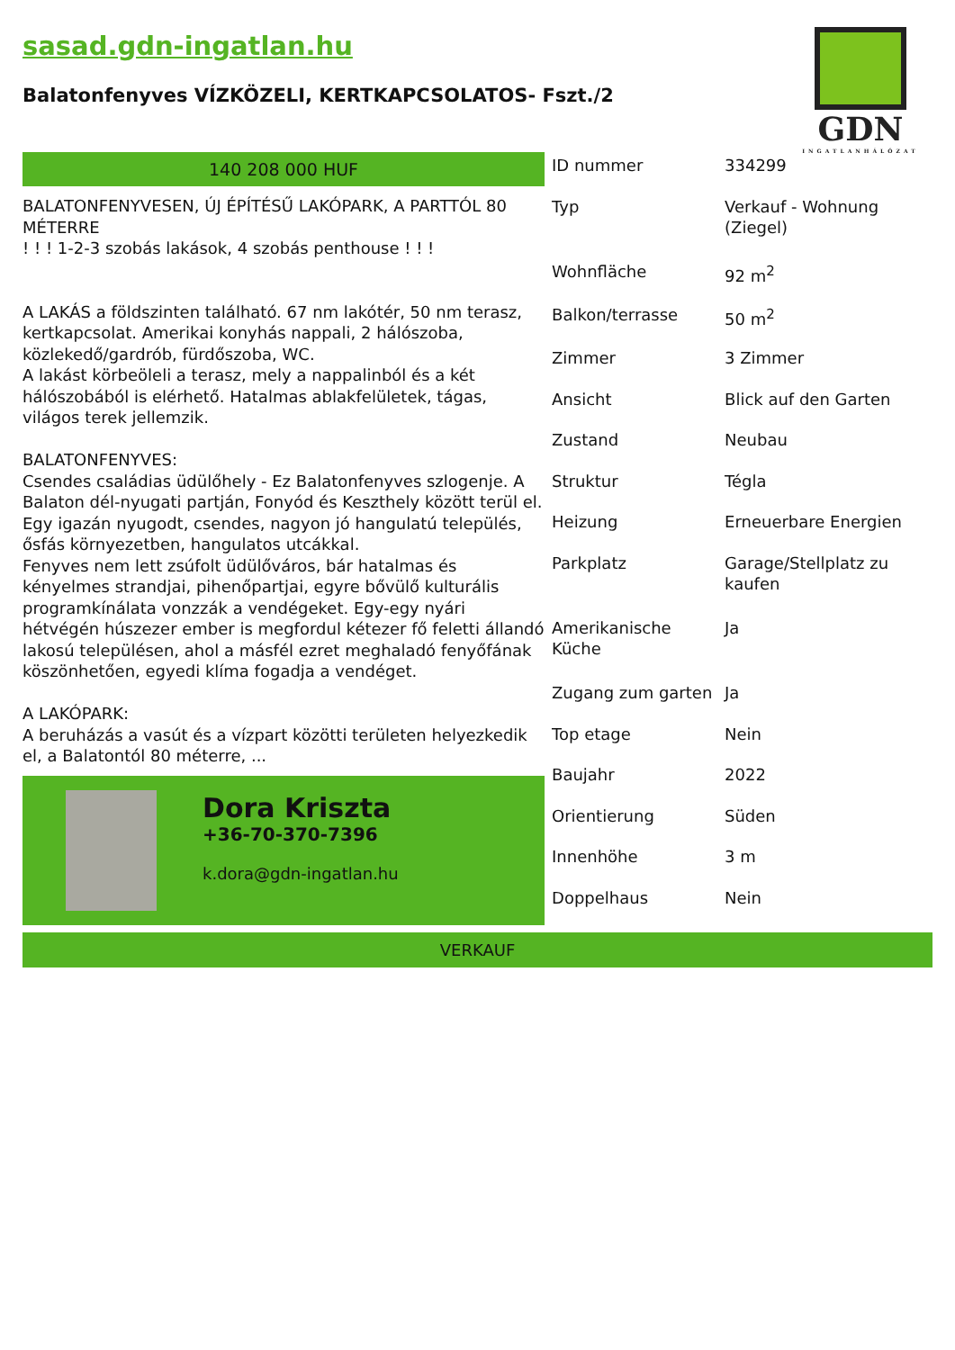sasad.gdn-ingatlan.hu
Balatonfenyves VÍZKÖZELI, KERTKAPCSOLATOS- Fszt./2
GDN
INGATLANHÁLÓZAT
140 208 000 HUF
BALATONFENYVESEN, ÚJ ÉPÍTÉSŰ LAKÓPARK, A PARTTÓL 80 MÉTERRE
! ! ! 1-2-3 szobás lakások, 4 szobás penthouse ! ! !
A LAKÁS a földszinten található. 67 nm lakótér, 50 nm terasz, kertkapcsolat. Amerikai konyhás nappali, 2 hálószoba, közlekedő/gardrób, fürdőszoba, WC.
A lakást körbeöleli a terasz, mely a nappalinból és a két hálószobából is elérhető. Hatalmas ablakfelületek, tágas, világos terek jellemzik.
BALATONFENYVES:
Csendes családias üdülőhely - Ez Balatonfenyves szlogenje. A Balaton dél-nyugati partján, Fonyód és Keszthely között terül el. Egy igazán nyugodt, csendes, nagyon jó hangulatú település, ősfás környezetben, hangulatos utcákkal.
Fenyves nem lett zsúfolt üdülőváros, bár hatalmas és kényelmes strandjai, pihenőpartjai, egyre bővülő kulturális programkínálata vonzzák a vendégeket. Egy-egy nyári hétvégén húszezer ember is megfordul kétezer fő feletti állandó lakosú településen, ahol a másfél ezret meghaladó fenyőfának köszönhetően, egyedi klíma fogadja a vendéget.
A LAKÓPARK:
A beruházás a vasút és a vízpart közötti területen helyezkedik el, a Balatontól 80 méterre, ...
Dora Kriszta
+36-70-370-7396
k.dora@gdn-ingatlan.hu
| ID nummer | 334299 |
| Typ | Verkauf - Wohnung (Ziegel) |
| Wohnfläche | 92 m<sup>2</sup> |
| Balkon/terrasse | 50 m<sup>2</sup> |
| Zimmer | 3 Zimmer |
| Ansicht | Blick auf den Garten |
| Zustand | Neubau |
| Struktur | Tégla |
| Heizung | Erneuerbare Energien |
| Parkplatz | Garage/Stellplatz zu kaufen |
| Amerikanische Küche | Ja |
| Zugang zum garten | Ja |
| Top etage | Nein |
| Baujahr | 2022 |
| Orientierung | Süden |
| Innenhöhe | 3 m |
| Doppelhaus | Nein |
VERKAUF